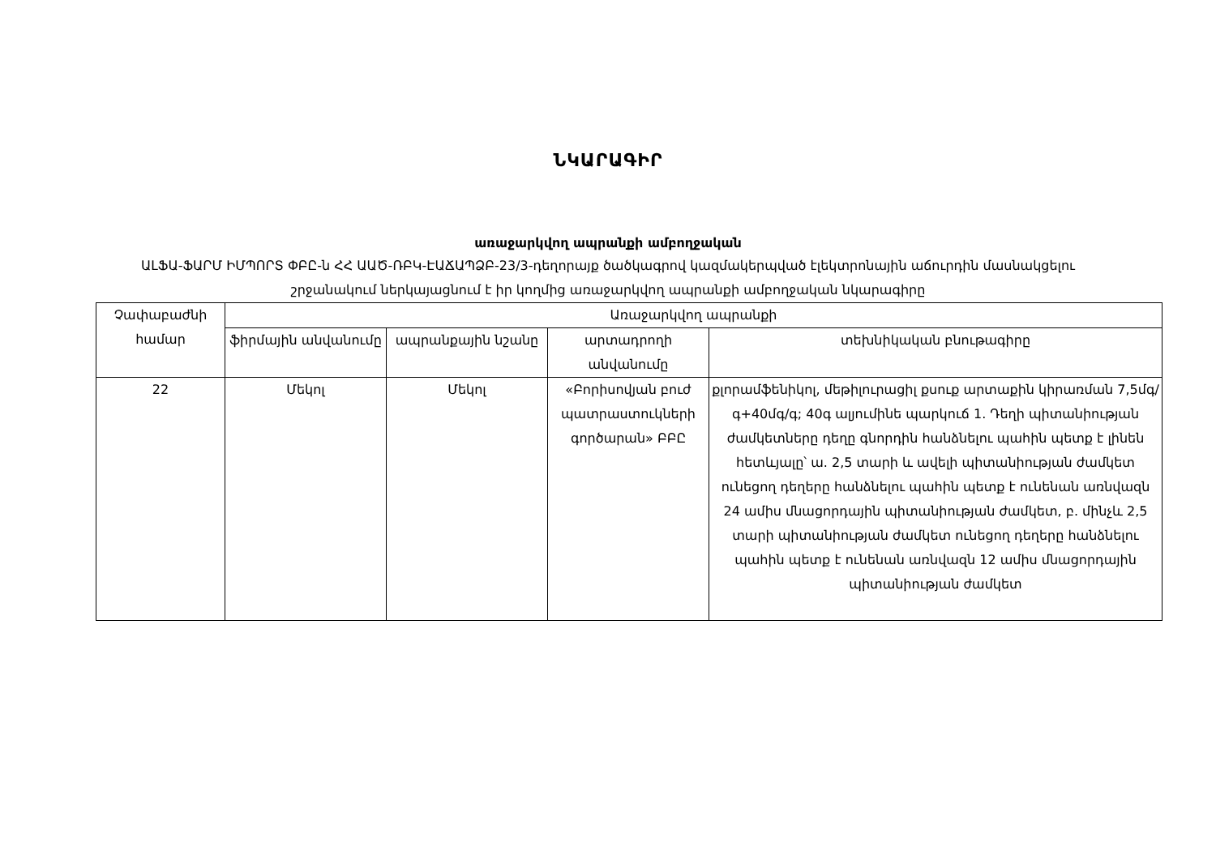ՆԿԱՐԱԳԻՐ
առաջարկվող ապրանքի ամբողջական
ԱԼՖԱ-ՖԱՐՄ ԻՄՊՈՐՏ ՓԲԸ-ն ՀՀ ԱԱԾ-ՌԲԿ-ԷԱՃԱՊՁԲ-23/3-դեղորայք ծածկագրով կազմակերպված էլեկտրոնային աճուրդին մասնակցելու շրջանակում ներկայացնում է իր կողմից առաջարկվող ապրանքի ամբողջական նկարագիրը
| Չափաբաժնի համար | Առաջարկվող ապրանքի | | | |
| --- | --- | --- | --- | --- |
| | ֆիրմային անվանումը | ապրանքային նշանը | արտադրողի անվանումը | տեխնիկական բնութագիրը |
| 22 | Մեկոլ | Մեկոլ | «Բորիսովյան բուժ պատրաստուկների գործարան» ԲԲԸ | քլորամֆենիկոլ, մեթիլուրացիլ քսուք արտաքին կիրառման 7,5մգ/գ+40մգ/գ; 40գ ալյումինե պարկուճ 1. Դեղի պիտանիության ժամկետները դեղը գնորդին հանձնելու պահին պետք է լինեն հետևյալը՝ ա. 2,5 տարի և ավելի պիտանիության ժամկետ ունեցող դեղերը հանձնելու պահին պետք է ունենան առնվազն 24 ամիս մնացորդային պիտանիության ժամկետ, բ. մինչև 2,5 տարի պիտանիության ժամկետ ունեցող դեղերը հանձնելու պահին պետք է ունենան առնվազն 12 ամիս մնացորդային պիտանիության ժամկետ |